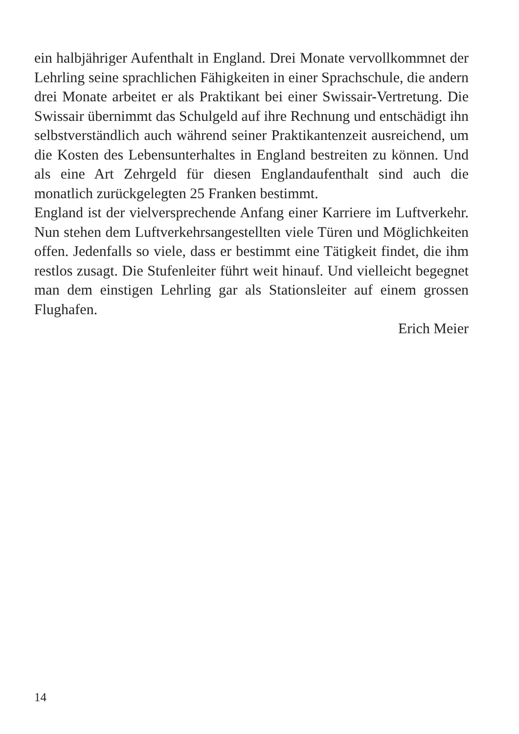ein halbjähriger Aufenthalt in England. Drei Monate vervollkommnet der Lehrling seine sprachlichen Fähigkeiten in einer Sprachschule, die andern drei Monate arbeitet er als Praktikant bei einer Swissair-Vertretung. Die Swissair übernimmt das Schulgeld auf ihre Rechnung und entschädigt ihn selbstverständlich auch während seiner Praktikantenzeit ausreichend, um die Kosten des Lebensunterhaltes in England bestreiten zu können. Und als eine Art Zehrgeld für diesen Englandaufenthalt sind auch die monatlich zurückgelegten 25 Franken bestimmt.
England ist der vielversprechende Anfang einer Karriere im Luftverkehr. Nun stehen dem Luftverkehrsangestellten viele Türen und Möglichkeiten offen. Jedenfalls so viele, dass er bestimmt eine Tätigkeit findet, die ihm restlos zusagt. Die Stufenleiter führt weit hinauf. Und vielleicht begegnet man dem einstigen Lehrling gar als Stationsleiter auf einem grossen Flughafen.
Erich Meier
14